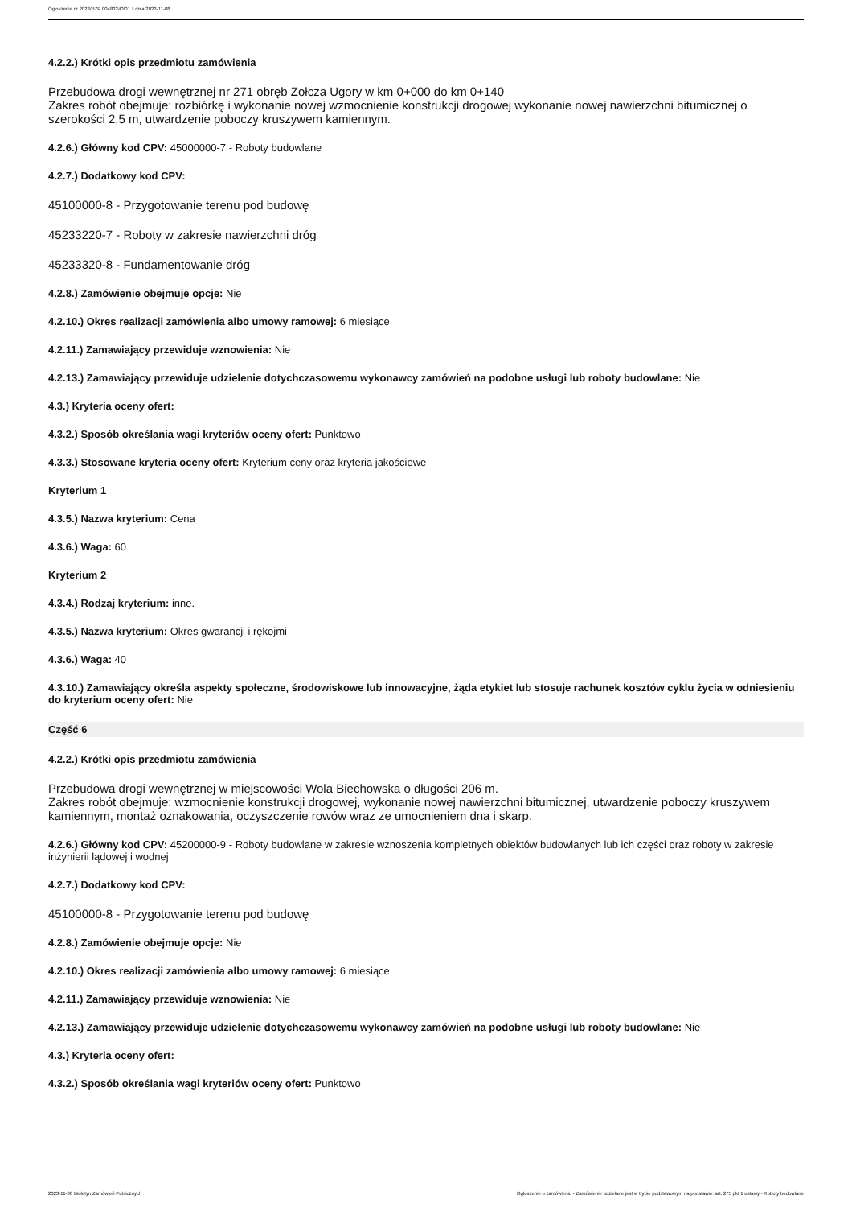Ogłoszenie nr 2023/BZP 00483240/01 z dnia 2023-11-08
4.2.2.) Krótki opis przedmiotu zamówienia
Przebudowa drogi wewnętrznej nr 271 obręb Zołcza Ugory w km 0+000 do km 0+140
Zakres robót obejmuje: rozbiórkę i wykonanie nowej wzmocnienie konstrukcji drogowej wykonanie nowej nawierzchni bitumicznej o szerokości 2,5 m, utwardzenie poboczy kruszywem kamiennym.
4.2.6.) Główny kod CPV: 45000000-7 - Roboty budowlane
4.2.7.) Dodatkowy kod CPV:
45100000-8 - Przygotowanie terenu pod budowę
45233220-7 - Roboty w zakresie nawierzchni dróg
45233320-8 - Fundamentowanie dróg
4.2.8.) Zamówienie obejmuje opcje: Nie
4.2.10.) Okres realizacji zamówienia albo umowy ramowej: 6 miesiące
4.2.11.) Zamawiający przewiduje wznowienia: Nie
4.2.13.) Zamawiający przewiduje udzielenie dotychczasowemu wykonawcy zamówień na podobne usługi lub roboty budowlane: Nie
4.3.) Kryteria oceny ofert:
4.3.2.) Sposób określania wagi kryteriów oceny ofert: Punktowo
4.3.3.) Stosowane kryteria oceny ofert: Kryterium ceny oraz kryteria jakościowe
Kryterium 1
4.3.5.) Nazwa kryterium: Cena
4.3.6.) Waga: 60
Kryterium 2
4.3.4.) Rodzaj kryterium: inne.
4.3.5.) Nazwa kryterium: Okres gwarancji i rękojmi
4.3.6.) Waga: 40
4.3.10.) Zamawiający określa aspekty społeczne, środowiskowe lub innowacyjne, żąda etykiet lub stosuje rachunek kosztów cyklu życia w odniesieniu do kryterium oceny ofert: Nie
Część 6
4.2.2.) Krótki opis przedmiotu zamówienia
Przebudowa drogi wewnętrznej w miejscowości Wola Biechowska o długości 206 m.
Zakres robót obejmuje: wzmocnienie konstrukcji drogowej, wykonanie nowej nawierzchni bitumicznej, utwardzenie poboczy kruszywem kamiennym, montaż oznakowania, oczyszczenie rowów wraz ze umocnieniem dna i skarp.
4.2.6.) Główny kod CPV: 45200000-9 - Roboty budowlane w zakresie wznoszenia kompletnych obiektów budowlanych lub ich części oraz roboty w zakresie inżynierii lądowej i wodnej
4.2.7.) Dodatkowy kod CPV:
45100000-8 - Przygotowanie terenu pod budowę
4.2.8.) Zamówienie obejmuje opcje: Nie
4.2.10.) Okres realizacji zamówienia albo umowy ramowej: 6 miesiące
4.2.11.) Zamawiający przewiduje wznowienia: Nie
4.2.13.) Zamawiający przewiduje udzielenie dotychczasowemu wykonawcy zamówień na podobne usługi lub roboty budowlane: Nie
4.3.) Kryteria oceny ofert:
4.3.2.) Sposób określania wagi kryteriów oceny ofert: Punktowo
2023-11-08 Biuletyn Zamówień Publicznych Ogłoszenie o zamówieniu - Zamówienie udzielane jest w trybie podstawowym na podstawie: art. 275 pkt 1 ustawy - Roboty budowlane